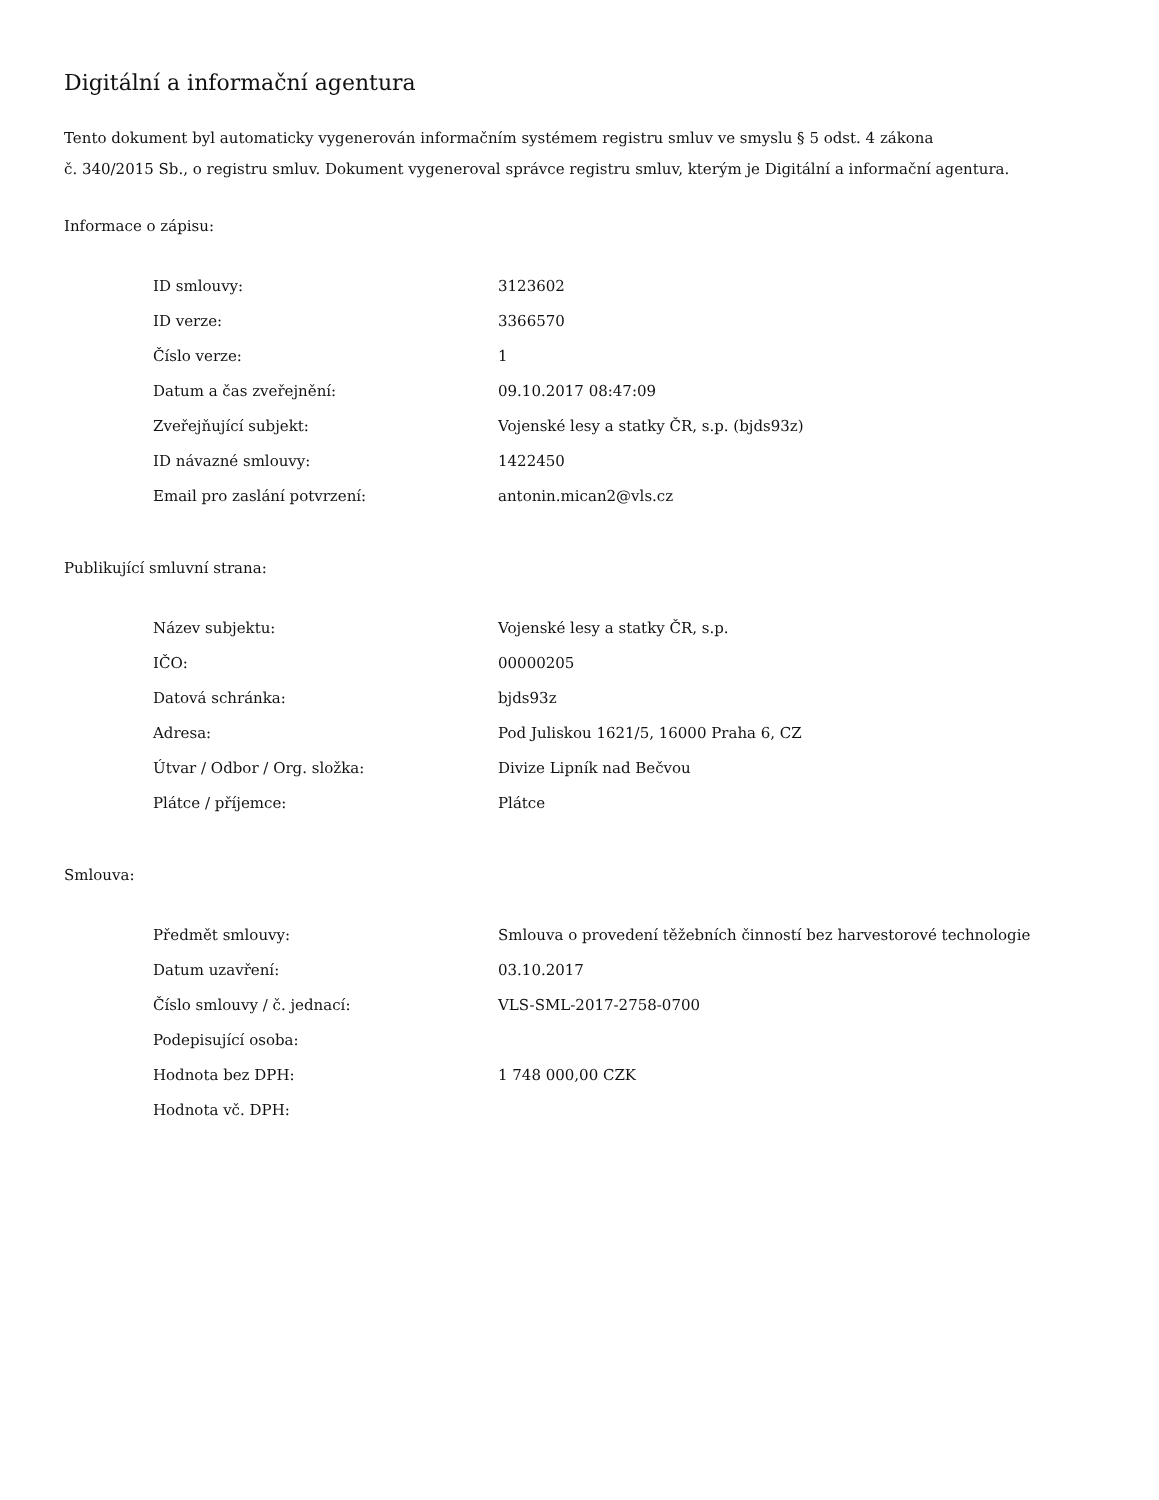Digitální a informační agentura
Tento dokument byl automaticky vygenerován informačním systémem registru smluv ve smyslu § 5 odst. 4 zákona
č. 340/2015 Sb., o registru smluv. Dokument vygeneroval správce registru smluv, kterým je Digitální a informační agentura.
Informace o zápisu:
| ID smlouvy: | 3123602 |
| ID verze: | 3366570 |
| Číslo verze: | 1 |
| Datum a čas zveřejnění: | 09.10.2017 08:47:09 |
| Zveřejňující subjekt: | Vojenské lesy a statky ČR, s.p. (bjds93z) |
| ID návazné smlouvy: | 1422450 |
| Email pro zaslání potvrzení: | antonin.mican2@vls.cz |
Publikující smluvní strana:
| Název subjektu: | Vojenské lesy a statky ČR, s.p. |
| IČO: | 00000205 |
| Datová schránka: | bjds93z |
| Adresa: | Pod Juliskou 1621/5, 16000 Praha 6, CZ |
| Útvar / Odbor / Org. složka: | Divize Lipník nad Bečvou |
| Plátce / příjemce: | Plátce |
Smlouva:
| Předmět smlouvy: | Smlouva o provedení těžebních činností bez harvestorové technologie |
| Datum uzavření: | 03.10.2017 |
| Číslo smlouvy / č. jednací: | VLS-SML-2017-2758-0700 |
| Podepisující osoba: | |
| Hodnota bez DPH: | 1 748 000,00 CZK |
| Hodnota vč. DPH: | |